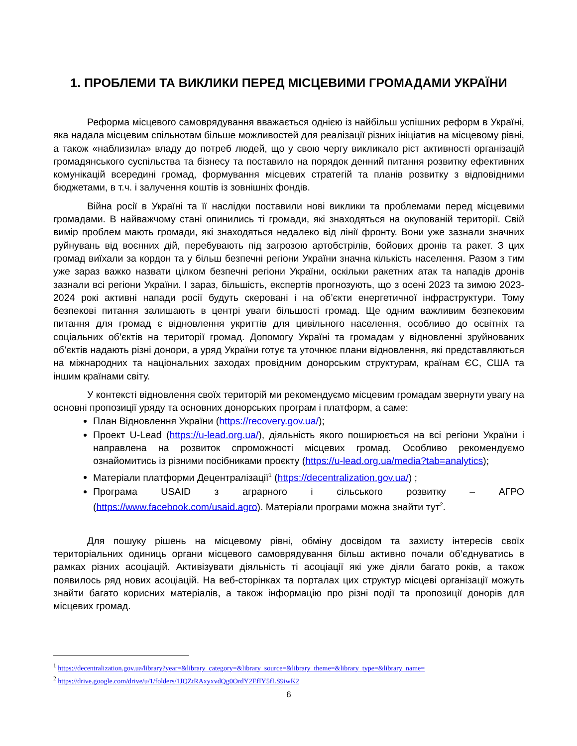1. ПРОБЛЕМИ ТА ВИКЛИКИ ПЕРЕД МІСЦЕВИМИ ГРОМАДАМИ УКРАЇНИ
Реформа місцевого самоврядування вважається однією із найбільш успішних реформ в Україні, яка надала місцевим спільнотам більше можливостей для реалізації різних ініціатив на місцевому рівні, а також «наблизила» владу до потреб людей, що у свою чергу викликало ріст активності організацій громадянського суспільства та бізнесу та поставило на порядок денний питання розвитку ефективних комунікацій всередині громад, формування місцевих стратегій та планів розвитку з відповідними бюджетами, в т.ч. і залучення коштів із зовнішніх фондів.
Війна росії в Україні та її наслідки поставили нові виклики та проблемами перед місцевими громадами. В найважчому стані опинились ті громади, які знаходяться на окупованій території. Свій вимір проблем мають громади, які знаходяться недалеко від лінії фронту. Вони уже зазнали значних руйнувань від воєнних дій, перебувають під загрозою артобстрілів, бойових дронів та ракет. З цих громад виїхали за кордон та у більш безпечні регіони України значна кількість населення. Разом з тим уже зараз важко назвати цілком безпечні регіони України, оскільки ракетних атак та нападів дронів зазнали всі регіони України. І зараз, більшість, експертів прогнозують, що з осені 2023 та зимою 2023-2024 рокі активні напади росії будуть скеровані і на об’єкти енергетичної інфраструктури. Тому безпекові питання залишають в центрі уваги більшості громад. Ще одним важливим безпековим питання для громад є відновлення укриттів для цивільного населення, особливо до освітніх та соціальних об’єктів на території громад. Допомогу Україні та громадам у відновленні зруйнованих об’єктів надають різні донори, а уряд України готує та уточнює плани відновлення, які представляються на міжнародних та національних заходах провідним донорським структурам, країнам ЄС, США та іншим країнами світу.
У контексті відновлення своїх територій ми рекомендуємо місцевим громадам звернути увагу на основні пропозиції уряду та основних донорських програм і платформ, а саме:
План Відновлення України (https://recovery.gov.ua/);
Проект U-Lead (https://u-lead.org.ua/), діяльність якого поширюється на всі регіони України і направлена на розвиток спроможності місцевих громад. Особливо рекомендуємо ознайомитись із різними посібниками проєкту (https://u-lead.org.ua/media?tab=analytics);
Матеріали платформи Децентралізації<sup>1</sup> (https://decentralization.gov.ua/) ;
Програма USAID з аграрного і сільського розвитку – АГРО (https://www.facebook.com/usaid.agro). Матеріали програми можна знайти тут<sup>2</sup>.
Для пошуку рішень на місцевому рівні, обміну досвідом та захисту інтересів своїх територіальних одиниць органи місцевого самоврядування більш активно почали об’єднуватись в рамках різних асоціацій. Активізувати діяльність ті асоціації які уже діяли багато років, а також появилось ряд нових асоціацій. На веб-сторінках та порталах цих структур місцеві організації можуть знайти багато корисних матеріалів, а також інформацію про різні події та пропозиції донорів для місцевих громад.
<sup>1</sup> https://decentralization.gov.ua/library?year=&library_category=&library_source=&library_theme=&library_type=&library_name=
<sup>2</sup> https://drive.google.com/drive/u/1/folders/1JQZtRAxyxvdQg0OrdY2EfIY5fLS9iwK2
6